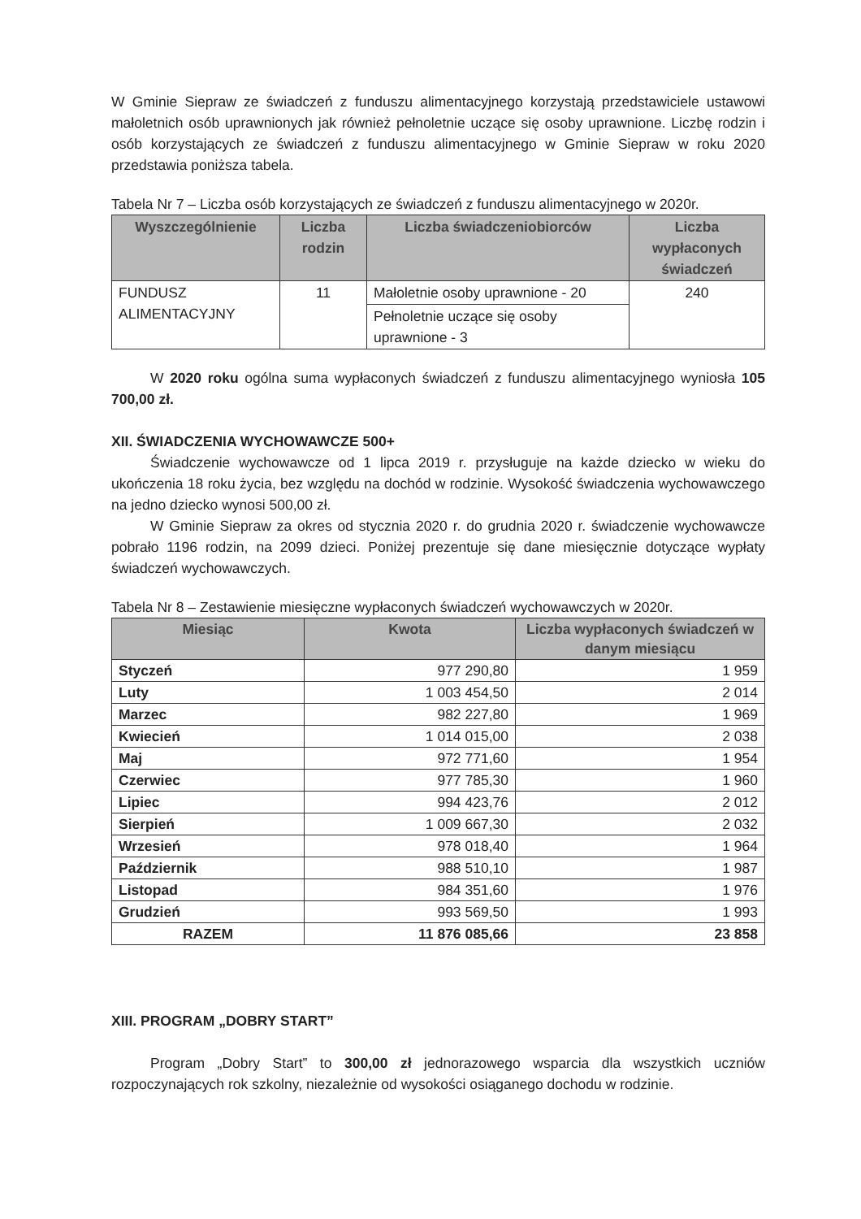W Gminie Siepraw ze świadczeń z funduszu alimentacyjnego korzystają przedstawiciele ustawowi małoletnich osób uprawnionych jak również pełnoletnie uczące się osoby uprawnione. Liczbę rodzin i osób korzystających ze świadczeń z funduszu alimentacyjnego w Gminie Siepraw w roku 2020 przedstawia poniższa tabela.
Tabela Nr 7 – Liczba osób korzystających ze świadczeń z funduszu alimentacyjnego w 2020r.
| Wyszczególnienie | Liczba rodzin | Liczba świadczeniobiorców | Liczba wypłaconych świadczeń |
| --- | --- | --- | --- |
| FUNDUSZ ALIMENTACYJNY | 11 | Małoletnie osoby uprawnione - 20 | 240 |
| | | Pełnoletnie uczące się osoby uprawnione - 3 | |
W 2020 roku ogólna suma wypłaconych świadczeń z funduszu alimentacyjnego wyniosła 105 700,00 zł.
XII. ŚWIADCZENIA WYCHOWAWCZE 500+
Świadczenie wychowawcze od 1 lipca 2019 r. przysługuje na każde dziecko w wieku do ukończenia 18 roku życia, bez względu na dochód w rodzinie. Wysokość świadczenia wychowawczego na jedno dziecko wynosi 500,00 zł.
W Gminie Siepraw za okres od stycznia 2020 r. do grudnia 2020 r. świadczenie wychowawcze pobrało 1196 rodzin, na 2099 dzieci. Poniżej prezentuje się dane miesięcznie dotyczące wypłaty świadczeń wychowawczych.
Tabela Nr 8 – Zestawienie miesięczne wypłaconych świadczeń wychowawczych w 2020r.
| Miesiąc | Kwota | Liczba wypłaconych świadczeń w danym miesiącu |
| --- | --- | --- |
| Styczeń | 977 290,80 | 1 959 |
| Luty | 1 003 454,50 | 2 014 |
| Marzec | 982 227,80 | 1 969 |
| Kwiecień | 1 014 015,00 | 2 038 |
| Maj | 972 771,60 | 1 954 |
| Czerwiec | 977 785,30 | 1 960 |
| Lipiec | 994 423,76 | 2 012 |
| Sierpień | 1 009 667,30 | 2 032 |
| Wrzesień | 978 018,40 | 1 964 |
| Październik | 988 510,10 | 1 987 |
| Listopad | 984 351,60 | 1 976 |
| Grudzień | 993 569,50 | 1 993 |
| RAZEM | 11 876 085,66 | 23 858 |
XIII. PROGRAM „DOBRY START”
Program „Dobry Start” to 300,00 zł jednorazowego wsparcia dla wszystkich uczniów rozpoczynających rok szkolny, niezależnie od wysokości osiąganego dochodu w rodzinie.